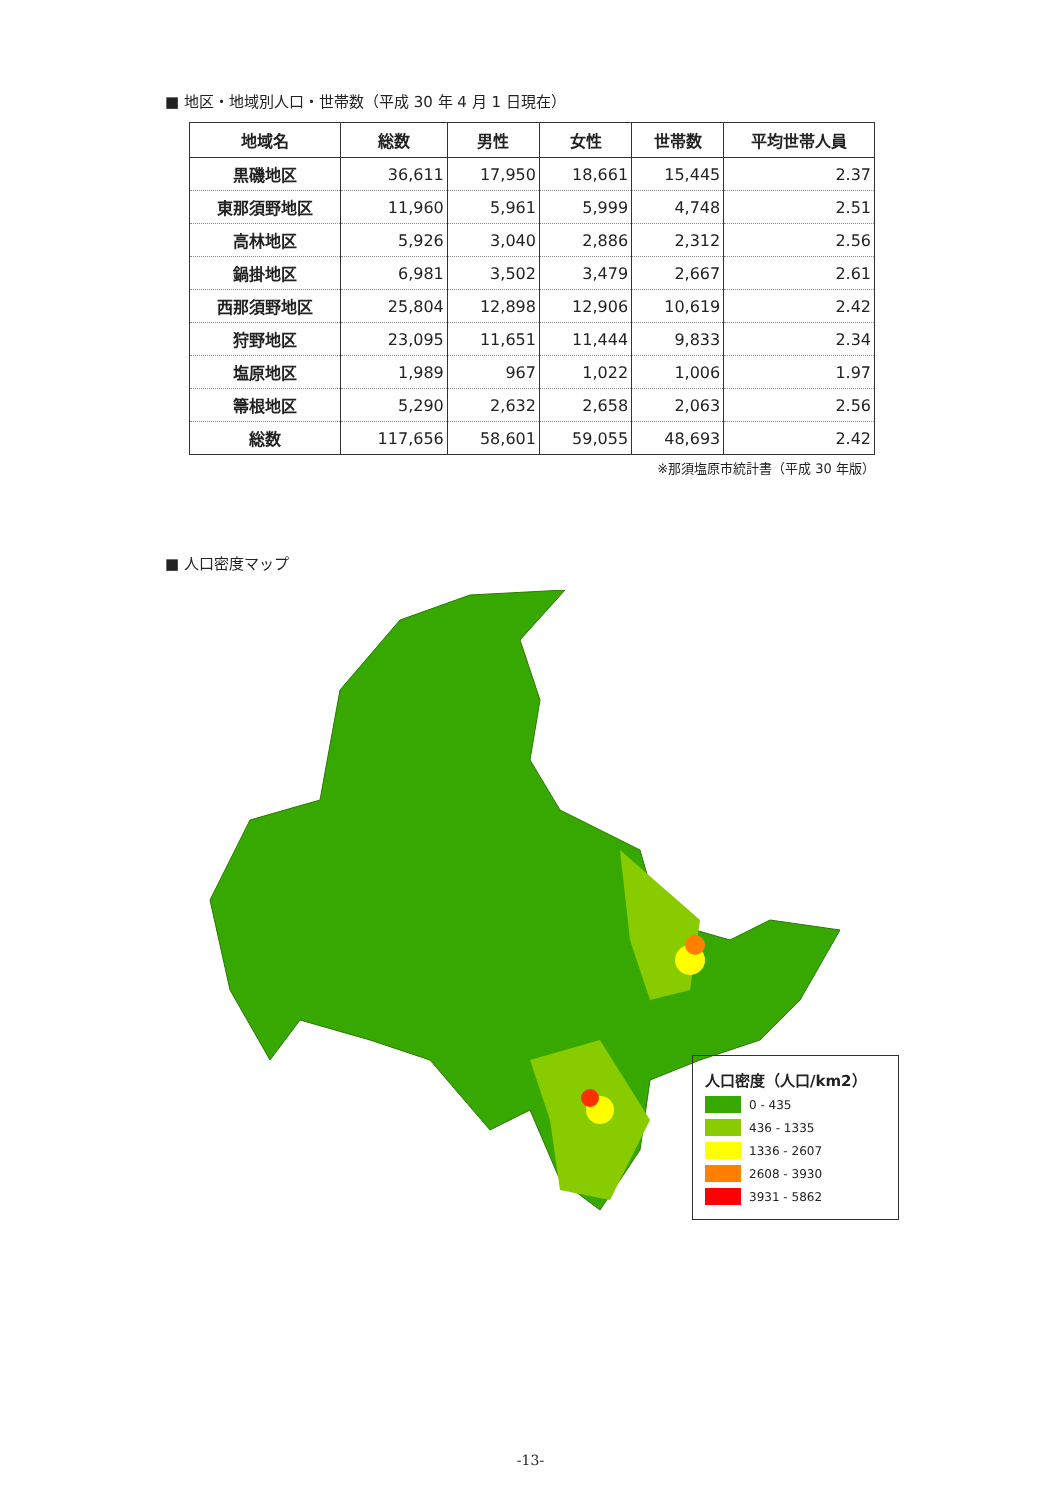■ 地区・地域別人口・世帯数（平成 30 年 4 月 1 日現在）
| 地域名 | 総数 | 男性 | 女性 | 世帯数 | 平均世帯人員 |
| --- | --- | --- | --- | --- | --- |
| 黒磯地区 | 36,611 | 17,950 | 18,661 | 15,445 | 2.37 |
| 東那須野地区 | 11,960 | 5,961 | 5,999 | 4,748 | 2.51 |
| 高林地区 | 5,926 | 3,040 | 2,886 | 2,312 | 2.56 |
| 鍋掛地区 | 6,981 | 3,502 | 3,479 | 2,667 | 2.61 |
| 西那須野地区 | 25,804 | 12,898 | 12,906 | 10,619 | 2.42 |
| 狩野地区 | 23,095 | 11,651 | 11,444 | 9,833 | 2.34 |
| 塩原地区 | 1,989 | 967 | 1,022 | 1,006 | 1.97 |
| 箒根地区 | 5,290 | 2,632 | 2,658 | 2,063 | 2.56 |
| 総数 | 117,656 | 58,601 | 59,055 | 48,693 | 2.42 |
※那須塩原市統計書（平成 30 年版）
■ 人口密度マップ
人口密度（人口/km2）
0 - 435
436 - 1335
1336 - 2607
2608 - 3930
3931 - 5862
-13-